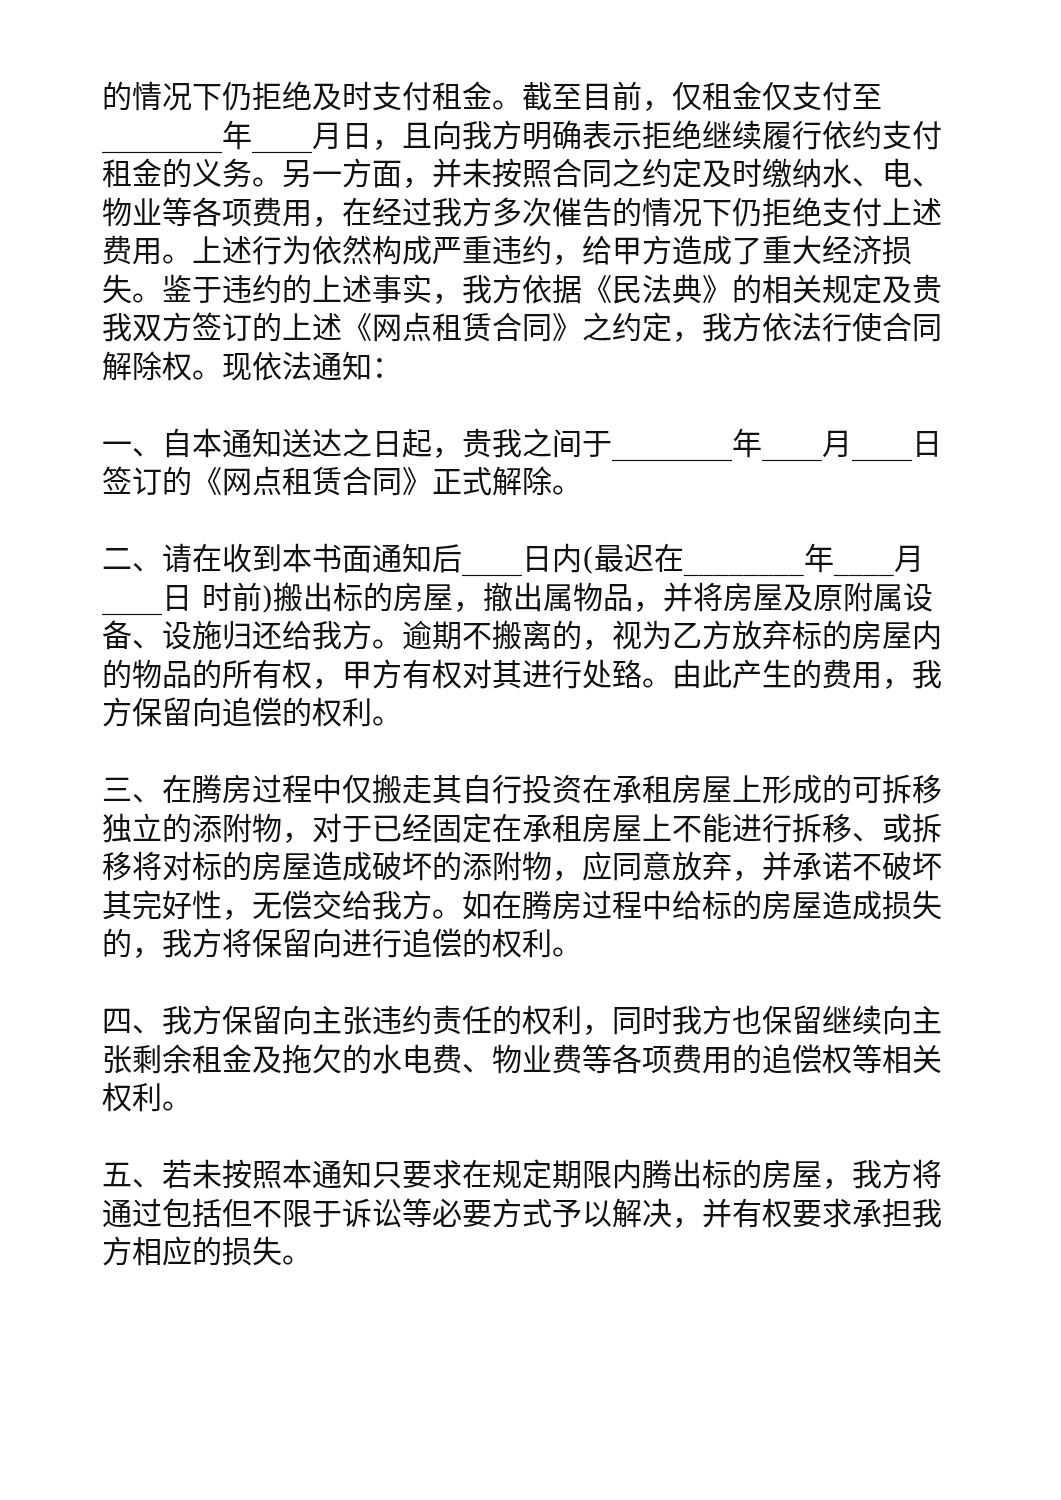的情况下仍拒绝及时支付租金。截至目前，仅租金仅支付至________年____月日，且向我方明确表示拒绝继续履行依约支付租金的义务。另一方面，并未按照合同之约定及时缴纳水、电、物业等各项费用，在经过我方多次催告的情况下仍拒绝支付上述费用。上述行为依然构成严重违约，给甲方造成了重大经济损失。鉴于违约的上述事实，我方依据《民法典》的相关规定及贵我双方签订的上述《网点租赁合同》之约定，我方依法行使合同解除权。现依法通知：
一、自本通知送达之日起，贵我之间于________年____月____日签订的《网点租赁合同》正式解除。
二、请在收到本书面通知后____日内(最迟在________年____月____日 时前)搬出标的房屋，撤出属物品，并将房屋及原附属设备、设施归还给我方。逾期不搬离的，视为乙方放弃标的房屋内的物品的所有权，甲方有权对其进行处臵。由此产生的费用，我方保留向追偿的权利。
三、在腾房过程中仅搬走其自行投资在承租房屋上形成的可拆移独立的添附物，对于已经固定在承租房屋上不能进行拆移、或拆移将对标的房屋造成破坏的添附物，应同意放弃，并承诺不破坏其完好性，无偿交给我方。如在腾房过程中给标的房屋造成损失的，我方将保留向进行追偿的权利。
四、我方保留向主张违约责任的权利，同时我方也保留继续向主张剩余租金及拖欠的水电费、物业费等各项费用的追偿权等相关权利。
五、若未按照本通知只要求在规定期限内腾出标的房屋，我方将通过包括但不限于诉讼等必要方式予以解决，并有权要求承担我方相应的损失。